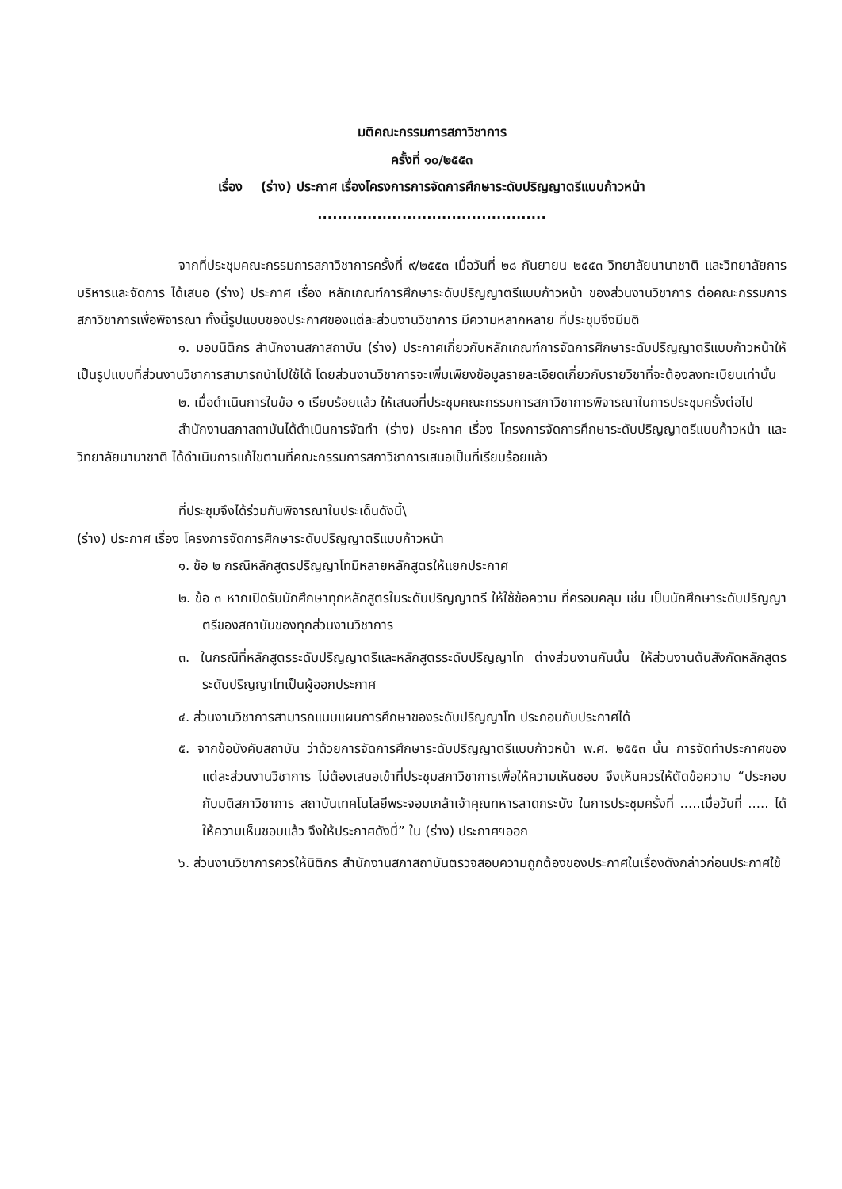มติคณะกรรมการสภาวิชาการ
ครั้งที่ ๑๐/๒๕๕๓
เรื่อง (ร่าง) ประกาศ เรื่องโครงการการจัดการศึกษาระดับปริญญาตรีแบบก้าวหน้า
..............................................
จากที่ประชุมคณะกรรมการสภาวิชาการครั้งที่ ๙/๒๕๕๓ เมื่อวันที่ ๒๘ กันยายน ๒๕๕๓ วิทยาลัยนานาชาติ และวิทยาลัยการบริหารและจัดการ ได้เสนอ (ร่าง) ประกาศ เรื่อง หลักเกณฑ์การศึกษาระดับปริญญาตรีแบบก้าวหน้า ของส่วนงานวิชาการ ต่อคณะกรรมการสภาวิชาการเพื่อพิจารณา ทั้งนี้รูปแบบของประกาศของแต่ละส่วนงานวิชาการ มีความหลากหลาย ที่ประชุมจึงมีมติ
๑. มอบนิติกร สำนักงานสภาสถาบัน (ร่าง) ประกาศเกี่ยวกับหลักเกณฑ์การจัดการศึกษาระดับปริญญาตรีแบบก้าวหน้าให้เป็นรูปแบบที่ส่วนงานวิชาการสามารถนำไปใช้ได้ โดยส่วนงานวิชาการจะเพิ่มเพียงข้อมูลรายละเอียดเกี่ยวกับรายวิชาที่จะต้องลงทะเบียนเท่านั้น
๒. เมื่อดำเนินการในข้อ ๑ เรียบร้อยแล้ว ให้เสนอที่ประชุมคณะกรรมการสภาวิชาการพิจารณาในการประชุมครั้งต่อไป
สำนักงานสภาสถาบันได้ดำเนินการจัดทำ (ร่าง) ประกาศ เรื่อง โครงการจัดการศึกษาระดับปริญญาตรีแบบก้าวหน้า และวิทยาลัยนานาชาติ ได้ดำเนินการแก้ไขตามที่คณะกรรมการสภาวิชาการเสนอเป็นที่เรียบร้อยแล้ว
ที่ประชุมจึงได้ร่วมกันพิจารณาในประเด็นดังนี้\
(ร่าง) ประกาศ เรื่อง โครงการจัดการศึกษาระดับปริญญาตรีแบบก้าวหน้า
๑. ข้อ ๒ กรณีหลักสูตรปริญญาโทมีหลายหลักสูตรให้แยกประกาศ
๒. ข้อ ๓ หากเปิดรับนักศึกษาทุกหลักสูตรในระดับปริญญาตรี ให้ใช้ข้อความ ที่ครอบคลุม เช่น เป็นนักศึกษาระดับปริญญาตรีของสถาบันของทุกส่วนงานวิชาการ
๓. ในกรณีที่หลักสูตรระดับปริญญาตรีและหลักสูตรระดับปริญญาโท ต่างส่วนงานกันนั้น ให้ส่วนงานต้นสังกัดหลักสูตรระดับปริญญาโทเป็นผู้ออกประกาศ
๔. ส่วนงานวิชาการสามารถแนบแผนการศึกษาของระดับปริญญาโท ประกอบกับประกาศได้
๕. จากข้อบังคับสถาบัน ว่าด้วยการจัดการศึกษาระดับปริญญาตรีแบบก้าวหน้า พ.ศ. ๒๕๕๓ นั้น การจัดทำประกาศของแต่ละส่วนงานวิชาการ ไม่ต้องเสนอเข้าที่ประชุมสภาวิชาการเพื่อให้ความเห็นชอบ จึงเห็นควรให้ตัดข้อความ “ประกอบกับมติสภาวิชาการ สถาบันเทคโนโลยีพระจอมเกล้าเจ้าคุณทหารลาดกระบัง ในการประชุมครั้งที่ .....เมื่อวันที่ ..... ได้ให้ความเห็นชอบแล้ว จึงให้ประกาศดังนี้” ใน (ร่าง) ประกาศฯออก
๖. ส่วนงานวิชาการควรให้นิติกร สำนักงานสภาสถาบันตรวจสอบความถูกต้องของประกาศในเรื่องดังกล่าวก่อนประกาศใช้